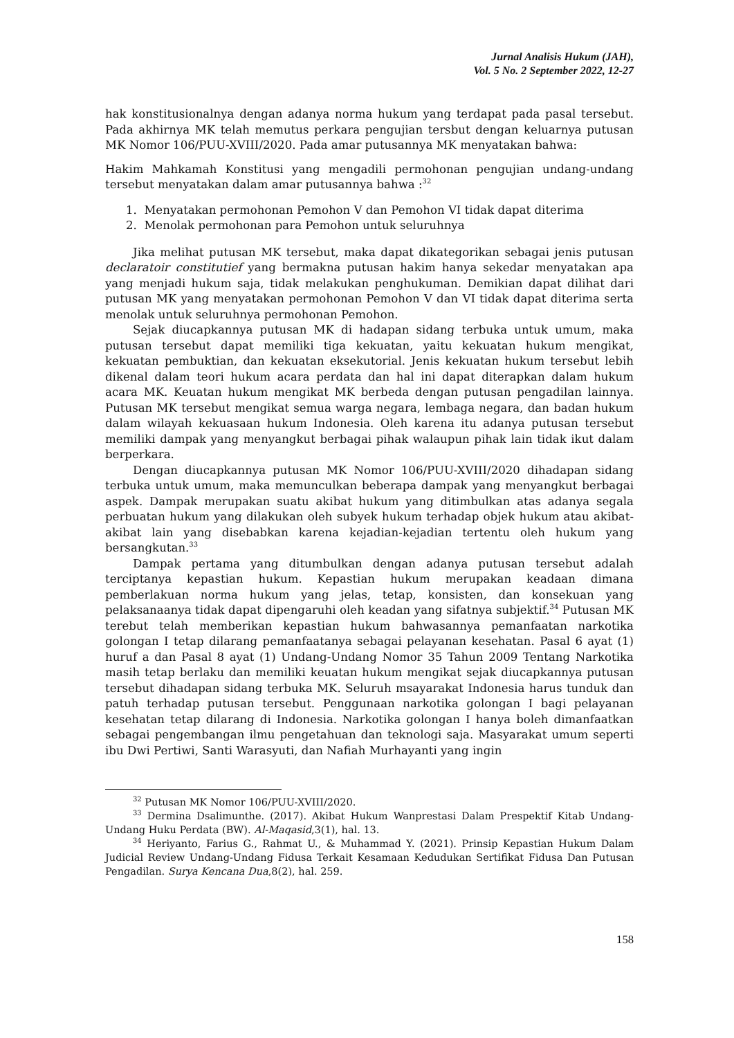Jurnal Analisis Hukum (JAH),
Vol. 5 No. 2 September 2022, 12-27
hak konstitusionalnya dengan adanya norma hukum yang terdapat pada pasal tersebut. Pada akhirnya MK telah memutus perkara pengujian tersbut dengan keluarnya putusan MK Nomor 106/PUU-XVIII/2020. Pada amar putusannya MK menyatakan bahwa:
Hakim Mahkamah Konstitusi yang mengadili permohonan pengujian undang-undang tersebut menyatakan dalam amar putusannya bahwa :<sup>32</sup>
1. Menyatakan permohonan Pemohon V dan Pemohon VI tidak dapat diterima
2. Menolak permohonan para Pemohon untuk seluruhnya
Jika melihat putusan MK tersebut, maka dapat dikategorikan sebagai jenis putusan declaratoir constitutief yang bermakna putusan hakim hanya sekedar menyatakan apa yang menjadi hukum saja, tidak melakukan penghukuman. Demikian dapat dilihat dari putusan MK yang menyatakan permohonan Pemohon V dan VI tidak dapat diterima serta menolak untuk seluruhnya permohonan Pemohon.
Sejak diucapkannya putusan MK di hadapan sidang terbuka untuk umum, maka putusan tersebut dapat memiliki tiga kekuatan, yaitu kekuatan hukum mengikat, kekuatan pembuktian, dan kekuatan eksekutorial. Jenis kekuatan hukum tersebut lebih dikenal dalam teori hukum acara perdata dan hal ini dapat diterapkan dalam hukum acara MK. Keuatan hukum mengikat MK berbeda dengan putusan pengadilan lainnya. Putusan MK tersebut mengikat semua warga negara, lembaga negara, dan badan hukum dalam wilayah kekuasaan hukum Indonesia. Oleh karena itu adanya putusan tersebut memiliki dampak yang menyangkut berbagai pihak walaupun pihak lain tidak ikut dalam berperkara.
Dengan diucapkannya putusan MK Nomor 106/PUU-XVIII/2020 dihadapan sidang terbuka untuk umum, maka memunculkan beberapa dampak yang menyangkut berbagai aspek. Dampak merupakan suatu akibat hukum yang ditimbulkan atas adanya segala perbuatan hukum yang dilakukan oleh subyek hukum terhadap objek hukum atau akibat-akibat lain yang disebabkan karena kejadian-kejadian tertentu oleh hukum yang bersangkutan.<sup>33</sup>
Dampak pertama yang ditumbulkan dengan adanya putusan tersebut adalah terciptanya kepastian hukum. Kepastian hukum merupakan keadaan dimana pemberlakuan norma hukum yang jelas, tetap, konsisten, dan konsekuan yang pelaksanaanya tidak dapat dipengaruhi oleh keadan yang sifatnya subjektif.<sup>34</sup> Putusan MK terebut telah memberikan kepastian hukum bahwasannya pemanfaatan narkotika golongan I tetap dilarang pemanfaatanya sebagai pelayanan kesehatan. Pasal 6 ayat (1) huruf a dan Pasal 8 ayat (1) Undang-Undang Nomor 35 Tahun 2009 Tentang Narkotika masih tetap berlaku dan memiliki keuatan hukum mengikat sejak diucapkannya putusan tersebut dihadapan sidang terbuka MK. Seluruh msayarakat Indonesia harus tunduk dan patuh terhadap putusan tersebut. Penggunaan narkotika golongan I bagi pelayanan kesehatan tetap dilarang di Indonesia. Narkotika golongan I hanya boleh dimanfaatkan sebagai pengembangan ilmu pengetahuan dan teknologi saja. Masyarakat umum seperti ibu Dwi Pertiwi, Santi Warasyuti, dan Nafiah Murhayanti yang ingin
<sup>32</sup> Putusan MK Nomor 106/PUU-XVIII/2020.
<sup>33</sup> Dermina Dsalimunthe. (2017). Akibat Hukum Wanprestasi Dalam Prespektif Kitab Undang-Undang Huku Perdata (BW). Al-Maqasid,3(1), hal. 13.
<sup>34</sup> Heriyanto, Farius G., Rahmat U., & Muhammad Y. (2021). Prinsip Kepastian Hukum Dalam Judicial Review Undang-Undang Fidusa Terkait Kesamaan Kedudukan Sertifikat Fidusa Dan Putusan Pengadilan. Surya Kencana Dua,8(2), hal. 259.
158